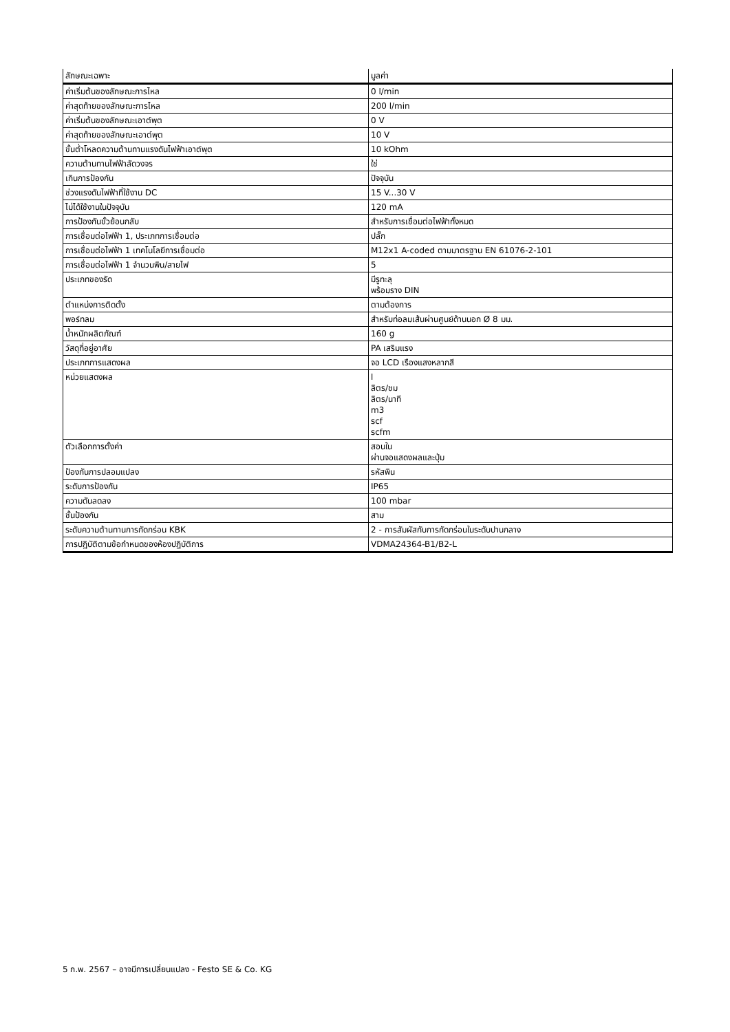| ลักษณะเฉพาะ | มูลค่า |
| --- | --- |
| ค่าเริ่มต้นของลักษณะการไหล | 0 l/min |
| ค่าสุดท้ายของลักษณะการไหล | 200 l/min |
| ค่าเริ่มต้นของลักษณะเอาต์พุต | 0 V |
| ค่าสุดท้ายของลักษณะเอาต์พุต | 10 V |
| ขั้นต่ำโหลดความต้านทานแรงดันไฟฟ้าเอาต์พุต | 10 kOhm |
| ความต้านทานไฟฟ้าลัดวงจร | ใช่ |
| เกินการป้องกัน | ปัจจุบัน |
| ช่วงแรงดันไฟฟ้าที่ใช้งาน DC | 15 V...30 V |
| ไม่ได้ใช้งานในปัจจุบัน | 120 mA |
| การป้องกันขั้วย้อนกลับ | สำหรับการเชื่อมต่อไฟฟ้าทั้งหมด |
| การเชื่อมต่อไฟฟ้า 1, ประเภทการเชื่อมต่อ | ปลั๊ก |
| การเชื่อมต่อไฟฟ้า 1 เทคโนโลยีการเชื่อมต่อ | M12x1 A-coded ตามมาตรฐาน EN 61076-2-101 |
| การเชื่อมต่อไฟฟ้า 1 จำนวนพิน/สายไฟ | 5 |
| ประเภทของรัด | มีรูทะลุ พร้อมราง DIN |
| ตำแหน่งการติดตั้ง | ตามต้องการ |
| พอร์ทลม | สำหรับท่อลมเส้นผ่านศูนย์ด้านนอก Ø 8 มม. |
| น้ำหนักผลิตภัณฑ์ | 160 g |
| วัสดุที่อยู่อาศัย | PA เสริมแรง |
| ประเภทการแสดงผล | จอ LCD เรืองแสงหลากสี |
| หน่วยแสดงผล | l ลิตร/ชม ลิตร/นาที m3 scf scfm |
| ตัวเลือกการตั้งค่า | สอนใน ผ่านจอแสดงผลและปุ่ม |
| ป้องกันการปลอมแปลง | รหัสพิน |
| ระดับการป้องกัน | IP65 |
| ความดันลดลง | 100 mbar |
| ชั้นป้องกัน | สาม |
| ระดับความต้านทานการกัดกร่อน KBK | 2 - การสัมผัสกับการกัดกร่อนในระดับปานกลาง |
| การปฏิบัติตามข้อกำหนดของห้องปฏิบัติการ | VDMA24364-B1/B2-L |
5 ก.พ. 2567 – อาจมีการเปลี่ยนแปลง - Festo SE & Co. KG